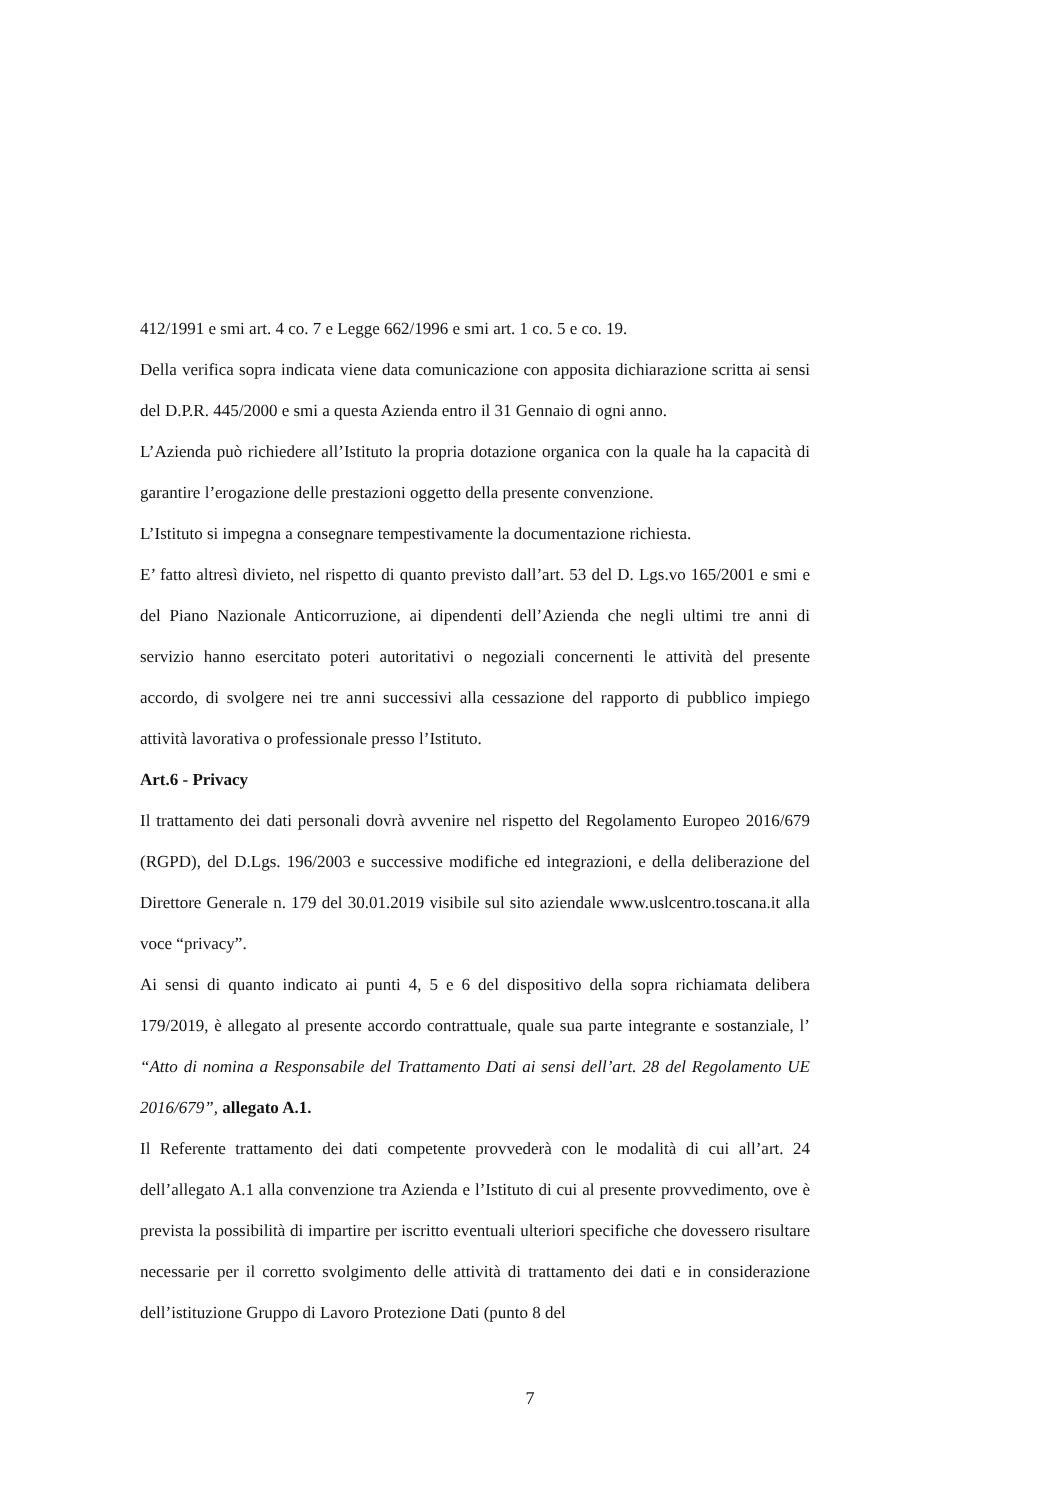412/1991 e smi art. 4 co. 7 e Legge 662/1996 e smi art. 1 co. 5 e co. 19.
Della verifica sopra indicata viene data comunicazione con apposita dichiarazione scritta ai sensi del D.P.R. 445/2000 e smi a questa Azienda entro il 31 Gennaio di ogni anno.
L’Azienda può richiedere all’Istituto la propria dotazione organica con la quale ha la capacità di garantire l’erogazione delle prestazioni oggetto della presente convenzione.
L’Istituto si impegna a consegnare tempestivamente la documentazione richiesta.
E’ fatto altresì divieto, nel rispetto di quanto previsto dall’art. 53 del D. Lgs.vo 165/2001 e smi e del Piano Nazionale Anticorruzione, ai dipendenti dell’Azienda che negli ultimi tre anni di servizio hanno esercitato poteri autoritativi o negoziali concernenti le attività del presente accordo, di svolgere nei tre anni successivi alla cessazione del rapporto di pubblico impiego attività lavorativa o professionale presso l’Istituto.
Art.6 - Privacy
Il trattamento dei dati personali dovrà avvenire nel rispetto del Regolamento Europeo 2016/679 (RGPD), del D.Lgs. 196/2003 e successive modifiche ed integrazioni, e della deliberazione del Direttore Generale n. 179 del 30.01.2019 visibile sul sito aziendale www.uslcentro.toscana.it alla voce “privacy”.
Ai sensi di quanto indicato ai punti 4, 5 e 6 del dispositivo della sopra richiamata delibera 179/2019, è allegato al presente accordo contrattuale, quale sua parte integrante e sostanziale, l’ “Atto di nomina a Responsabile del Trattamento Dati ai sensi dell’art. 28 del Regolamento UE 2016/679”, allegato A.1.
Il Referente trattamento dei dati competente provvederà con le modalità di cui all’art. 24 dell’allegato A.1 alla convenzione tra Azienda e l’Istituto di cui al presente provvedimento, ove è prevista la possibilità di impartire per iscritto eventuali ulteriori specifiche che dovessero risultare necessarie per il corretto svolgimento delle attività di trattamento dei dati e in considerazione dell’istituzione Gruppo di Lavoro Protezione Dati (punto 8 del
7